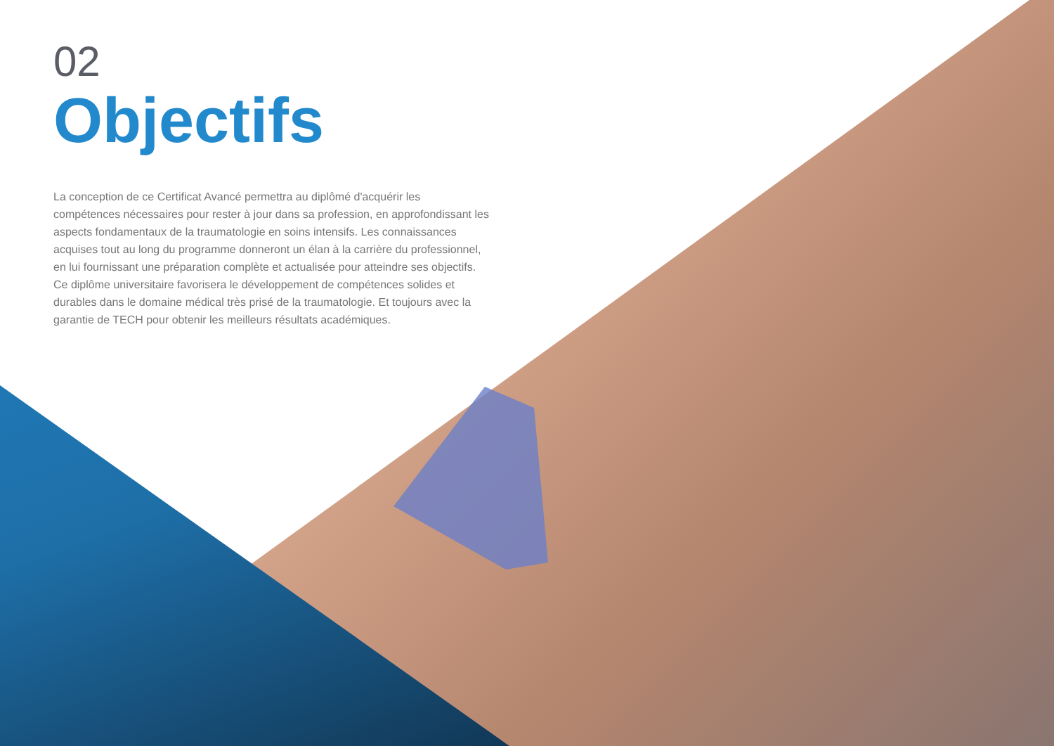02
Objectifs
La conception de ce Certificat Avancé permettra au diplômé d'acquérir les compétences nécessaires pour rester à jour dans sa profession, en approfondissant les aspects fondamentaux de la traumatologie en soins intensifs. Les connaissances acquises tout au long du programme donneront un élan à la carrière du professionnel, en lui fournissant une préparation complète et actualisée pour atteindre ses objectifs. Ce diplôme universitaire favorisera le développement de compétences solides et durables dans le domaine médical très prisé de la traumatologie. Et toujours avec la garantie de TECH pour obtenir les meilleurs résultats académiques.